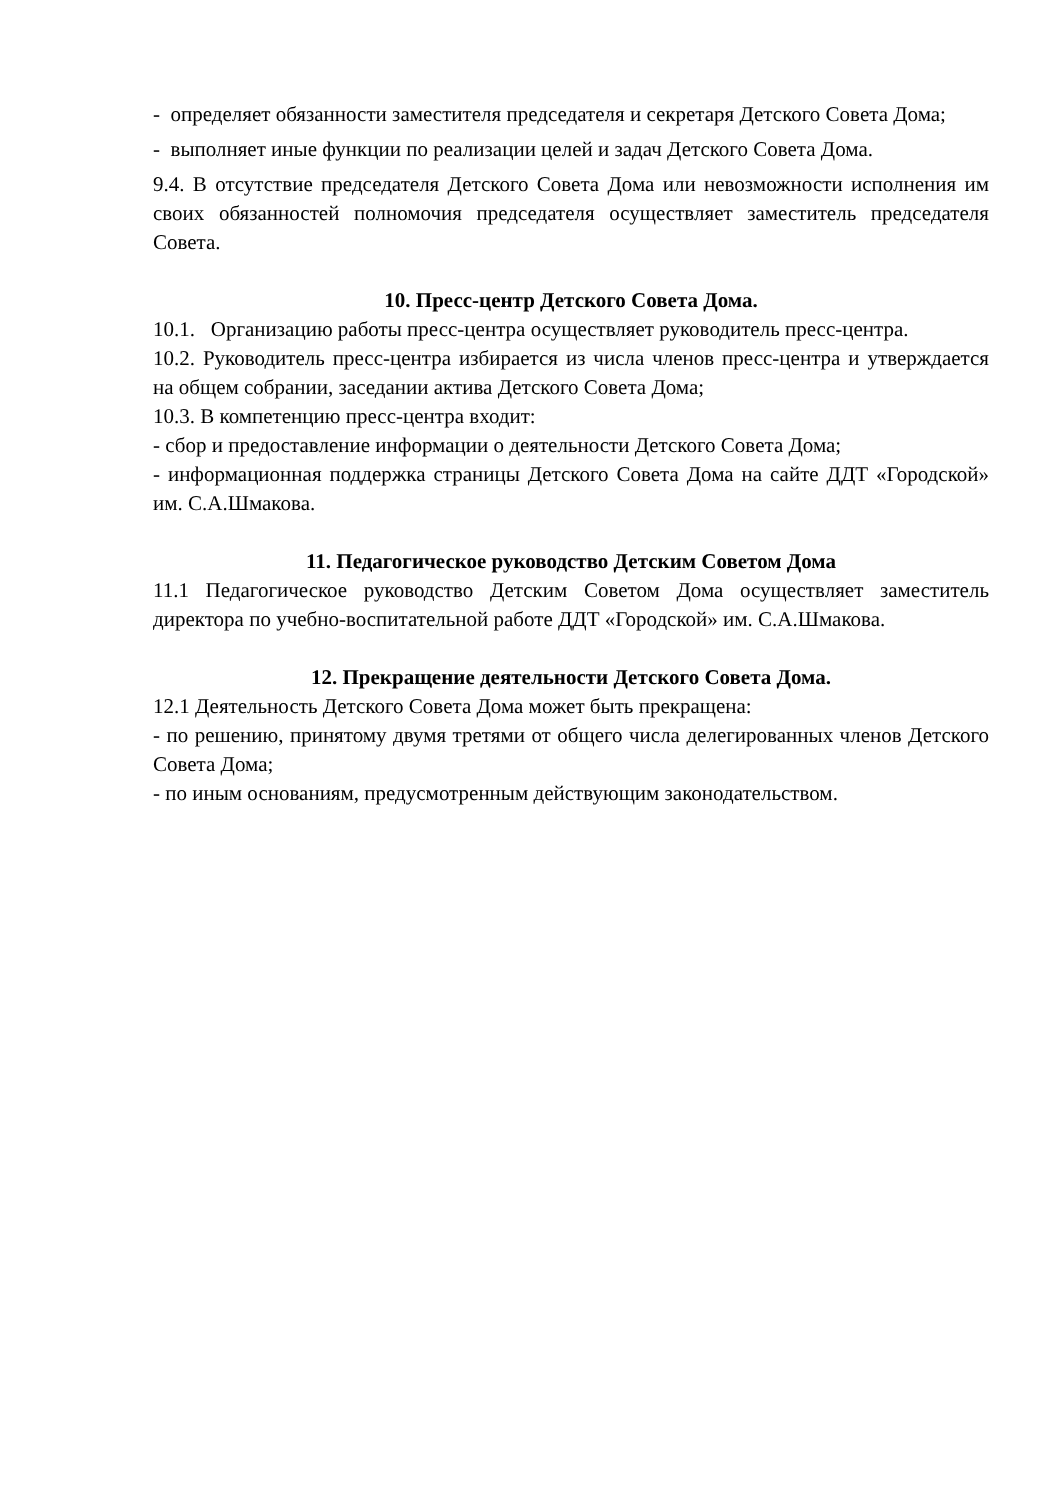- определяет обязанности заместителя председателя и секретаря Детского Совета Дома;
- выполняет иные функции по реализации целей и задач Детского Совета Дома.
9.4. В отсутствие председателя Детского Совета Дома или невозможности исполнения им своих обязанностей полномочия председателя осуществляет заместитель председателя Совета.
10. Пресс-центр Детского Совета Дома.
10.1. Организацию работы пресс-центра осуществляет руководитель пресс-центра.
10.2. Руководитель пресс-центра избирается из числа членов пресс-центра и утверждается на общем собрании, заседании актива Детского Совета Дома;
10.3. В компетенцию пресс-центра входит:
- сбор и предоставление информации о деятельности Детского Совета Дома;
- информационная поддержка страницы Детского Совета Дома на сайте ДДТ «Городской» им. С.А.Шмакова.
11. Педагогическое руководство Детским Советом Дома
11.1 Педагогическое руководство Детским Советом Дома осуществляет заместитель директора по учебно-воспитательной работе ДДТ «Городской» им. С.А.Шмакова.
12. Прекращение деятельности Детского Совета Дома.
12.1 Деятельность Детского Совета Дома может быть прекращена:
- по решению, принятому двумя третями от общего числа делегированных членов Детского Совета Дома;
- по иным основаниям, предусмотренным действующим законодательством.